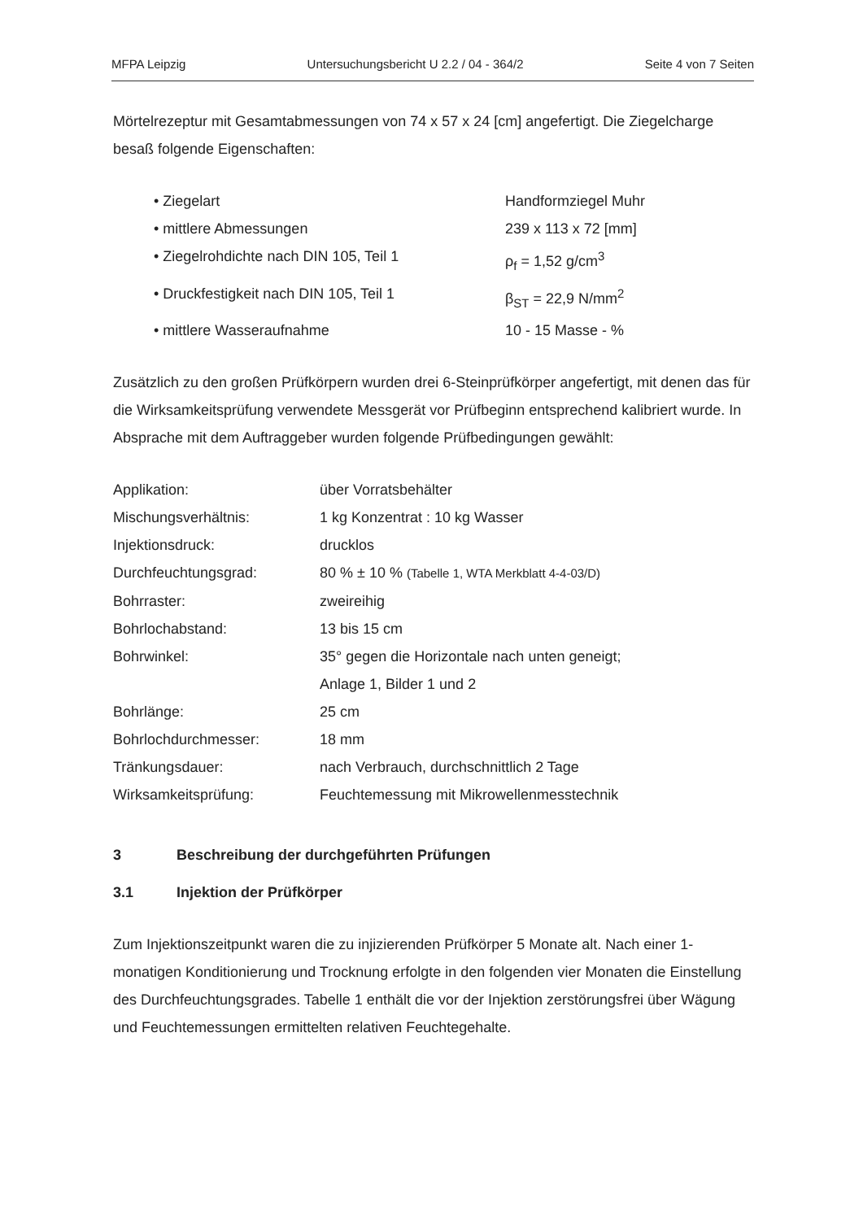MFPA Leipzig Untersuchungsbericht U 2.2 / 04 - 364/2 Seite 4 von 7 Seiten
Mörtelrezeptur mit Gesamtabmessungen von 74 x 57 x 24 [cm] angefertigt. Die Ziegelcharge besaß folgende Eigenschaften:
| • Ziegelart | Handformziegel Muhr |
| • mittlere Abmessungen | 239 x 113 x 72 [mm] |
| • Ziegelrohdichte nach DIN 105, Teil 1 | ρ<sub>f</sub> = 1,52 g/cm<sup>3</sup> |
| • Druckfestigkeit nach DIN 105, Teil 1 | β<sub>ST</sub> = 22,9 N/mm<sup>2</sup> |
| • mittlere Wasseraufnahme | 10 - 15 Masse - % |
Zusätzlich zu den großen Prüfkörpern wurden drei 6-Steinprüfkörper angefertigt, mit denen das für die Wirksamkeitsprüfung verwendete Messgerät vor Prüfbeginn entsprechend kalibriert wurde. In Absprache mit dem Auftraggeber wurden folgende Prüfbedingungen gewählt:
| Applikation: | über Vorratsbehälter |
| Mischungsverhältnis: | 1 kg Konzentrat : 10 kg Wasser |
| Injektionsdruck: | drucklos |
| Durchfeuchtungsgrad: | 80 % ± 10 % (Tabelle 1, WTA Merkblatt 4-4-03/D) |
| Bohrraster: | zweireihig |
| Bohrlochabstand: | 13 bis 15 cm |
| Bohrwinkel: | 35° gegen die Horizontale nach unten geneigt; Anlage 1, Bilder 1 und 2 |
| Bohrlänge: | 25 cm |
| Bohrlochdurchmesser: | 18 mm |
| Tränkungsdauer: | nach Verbrauch, durchschnittlich 2 Tage |
| Wirksamkeitsprüfung: | Feuchtemessung mit Mikrowellenmesstechnik |
3 Beschreibung der durchgeführten Prüfungen
3.1 Injektion der Prüfkörper
Zum Injektionszeitpunkt waren die zu injizierenden Prüfkörper 5 Monate alt. Nach einer 1-monatigen Konditionierung und Trocknung erfolgte in den folgenden vier Monaten die Einstellung des Durchfeuchtungsgrades. Tabelle 1 enthält die vor der Injektion zerstörungsfrei über Wägung und Feuchtemessungen ermittelten relativen Feuchtegehalte.